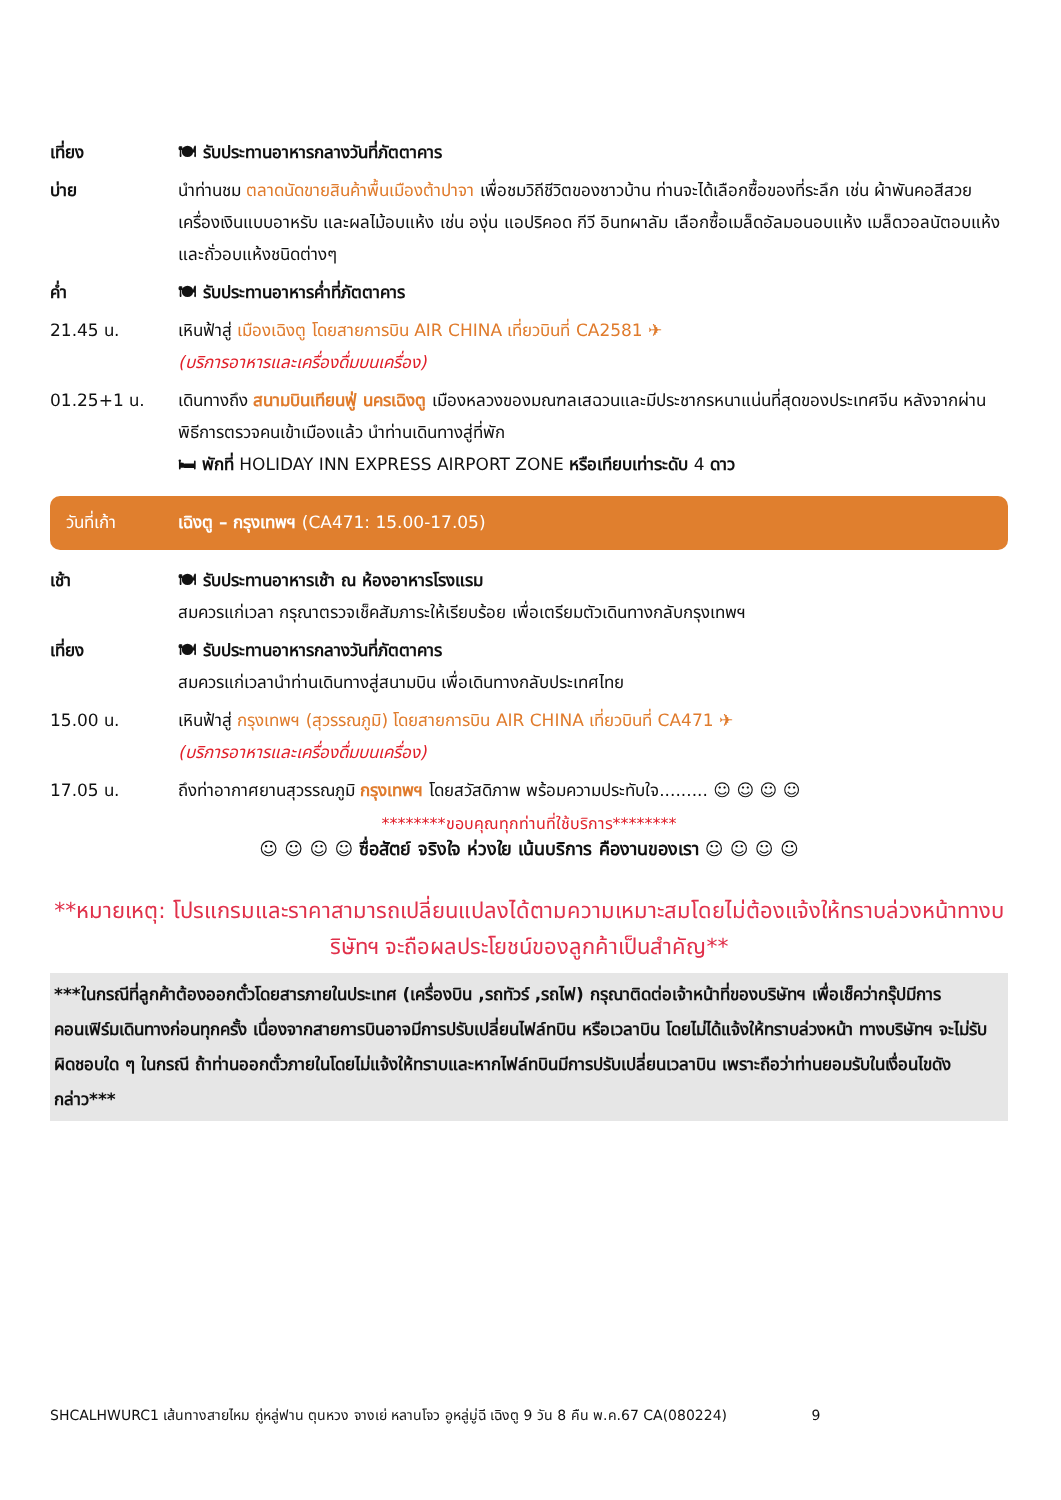เที่ยง 🍽 รับประทานอาหารกลางวันที่ภัตตาคาร
บ่าย นำท่านชม ตลาดนัดขายสินค้าพื้นเมืองต้าปาจา เพื่อชมวิถีชีวิตของชาวบ้าน ท่านจะได้เลือกซื้อของที่ระลึก เช่น ผ้าพันคอสีสวย เครื่องเงินแบบอาหรับ และผลไม้อบแห้ง เช่น องุ่น แอปริคอด กีวี อินทผาลัม เลือกซื้อเมล็ดอัลมอนอบแห้ง เมล็ดวอลนัตอบแห้ง และถั่วอบแห้งชนิดต่างๆ
ค่ำ 🍽 รับประทานอาหารค่ำที่ภัตตาคาร
21.45 น. เหินฟ้าสู่ เมืองเฉิงตู โดยสายการบิน AIR CHINA เที่ยวบินที่ CA2581 ✈
(บริการอาหารและเครื่องดื่มบนเครื่อง)
01.25+1 น. เดินทางถึง สนามบินเทียนฟู่ นครเฉิงตู เมืองหลวงของมณฑลเสฉวนและมีประชากรหนาแน่นที่สุดของประเทศจีน หลังจากผ่านพิธีการตรวจคนเข้าเมืองแล้ว นำท่านเดินทางสู่ที่พัก
🛏 พักที่ HOLIDAY INN EXPRESS AIRPORT ZONE หรือเทียบเท่าระดับ 4 ดาว
วันที่เก้า เฉิงตู – กรุงเทพฯ (CA471: 15.00-17.05)
เช้า 🍽 รับประทานอาหารเช้า ณ ห้องอาหารโรงแรม
สมควรแก่เวลา กรุณาตรวจเช็คสัมภาระให้เรียบร้อย เพื่อเตรียมตัวเดินทางกลับกรุงเทพฯ
เที่ยง 🍽 รับประทานอาหารกลางวันที่ภัตตาคาร
สมควรแก่เวลานำท่านเดินทางสู่สนามบิน เพื่อเดินทางกลับประเทศไทย
15.00 น. เหินฟ้าสู่ กรุงเทพฯ (สุวรรณภูมิ) โดยสายการบิน AIR CHINA เที่ยวบินที่ CA471 ✈
(บริการอาหารและเครื่องดื่มบนเครื่อง)
17.05 น. ถึงท่าอากาศยานสุวรรณภูมิ กรุงเทพฯ โดยสวัสดิภาพ พร้อมความประทับใจ......... ☺ ☺ ☺ ☺
********ขอบคุณทุกท่านที่ใช้บริการ********
☺ ☺ ☺ ☺ ซื่อสัตย์ จริงใจ ห่วงใย เน้นบริการ คืองานของเรา ☺ ☺ ☺ ☺
**หมายเหตุ: โปรแกรมและราคาสามารถเปลี่ยนแปลงได้ตามความเหมาะสมโดยไม่ต้องแจ้งให้ทราบล่วงหน้าทางบริษัทฯ จะถือผลประโยชน์ของลูกค้าเป็นสำคัญ**
***ในกรณีที่ลูกค้าต้องออกตั๋วโดยสารภายในประเทศ (เครื่องบิน ,รถทัวร์ ,รถไฟ) กรุณาติดต่อเจ้าหน้าที่ของบริษัทฯ เพื่อเช็คว่ากรุ๊ปมีการคอนเฟิร์มเดินทางก่อนทุกครั้ง เนื่องจากสายการบินอาจมีการปรับเปลี่ยนไฟล์ทบิน หรือเวลาบิน โดยไม่ได้แจ้งให้ทราบล่วงหน้า ทางบริษัทฯ จะไม่รับผิดชอบใด ๆ ในกรณี ถ้าท่านออกตั๋วภายในโดยไม่แจ้งให้ทราบและหากไฟล์ทบินมีการปรับเปลี่ยนเวลาบิน เพราะถือว่าท่านยอมรับในเงื่อนไขดังกล่าว***
SHCALHWURC1 เส้นทางสายไหม ถู่หลู่ฟาน ตุนหวง จางเย่ หลานโจว อูหลู่มู่ฉี เฉิงตู 9 วัน 8 คืน พ.ค.67 CA(080224) 9